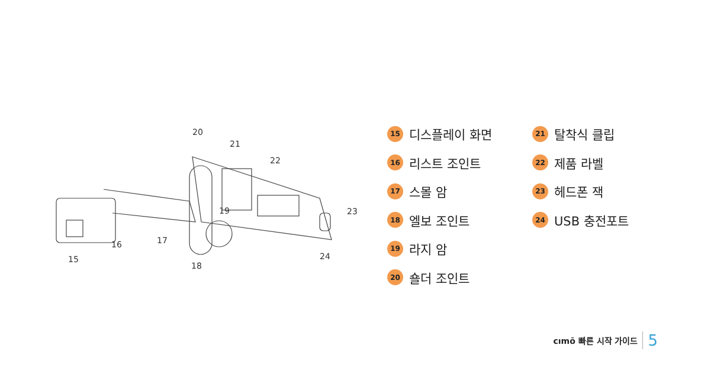20
21
22
23
24
19
17
16
15
18
15 디스플레이 화면
16 리스트 조인트
17 스몰 암
18 엘보 조인트
19 라지 암
20 숄더 조인트
21 탈착식 클립
22 제품 라벨
23 헤드폰 잭
24 USB 충전포트
cımō 빠른 시작 가이드 5